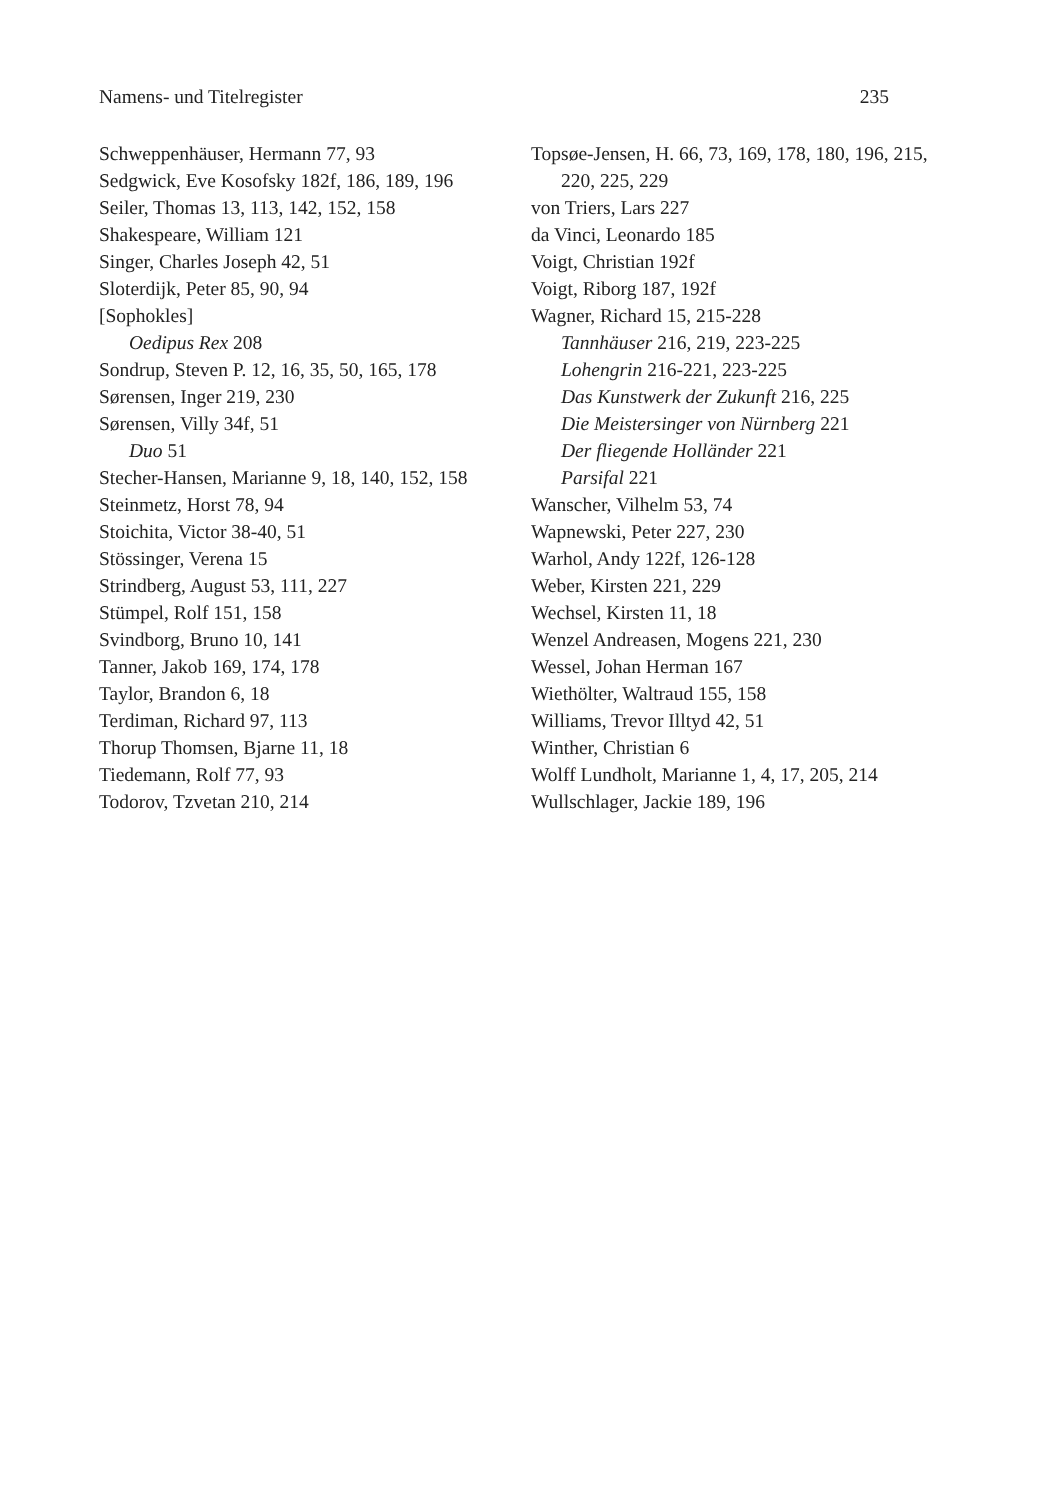Namens- und Titelregister 235
Schweppenhäuser, Hermann 77, 93
Sedgwick, Eve Kosofsky 182f, 186, 189, 196
Seiler, Thomas 13, 113, 142, 152, 158
Shakespeare, William 121
Singer, Charles Joseph 42, 51
Sloterdijk, Peter 85, 90, 94
[Sophokles]
Oedipus Rex 208
Sondrup, Steven P. 12, 16, 35, 50, 165, 178
Sørensen, Inger 219, 230
Sørensen, Villy 34f, 51
Duo 51
Stecher-Hansen, Marianne 9, 18, 140, 152, 158
Steinmetz, Horst 78, 94
Stoichita, Victor 38-40, 51
Stössinger, Verena 15
Strindberg, August 53, 111, 227
Stümpel, Rolf 151, 158
Svindborg, Bruno 10, 141
Tanner, Jakob 169, 174, 178
Taylor, Brandon 6, 18
Terdiman, Richard 97, 113
Thorup Thomsen, Bjarne 11, 18
Tiedemann, Rolf 77, 93
Todorov, Tzvetan 210, 214
Topsøe-Jensen, H. 66, 73, 169, 178, 180, 196, 215, 220, 225, 229
von Triers, Lars 227
da Vinci, Leonardo 185
Voigt, Christian 192f
Voigt, Riborg 187, 192f
Wagner, Richard 15, 215-228
Tannhäuser 216, 219, 223-225
Lohengrin 216-221, 223-225
Das Kunstwerk der Zukunft 216, 225
Die Meistersinger von Nürnberg 221
Der fliegende Holländer 221
Parsifal 221
Wanscher, Vilhelm 53, 74
Wapnewski, Peter 227, 230
Warhol, Andy 122f, 126-128
Weber, Kirsten 221, 229
Wechsel, Kirsten 11, 18
Wenzel Andreasen, Mogens 221, 230
Wessel, Johan Herman 167
Wiethölter, Waltraud 155, 158
Williams, Trevor Illtyd 42, 51
Winther, Christian 6
Wolff Lundholt, Marianne 1, 4, 17, 205, 214
Wullschlager, Jackie 189, 196